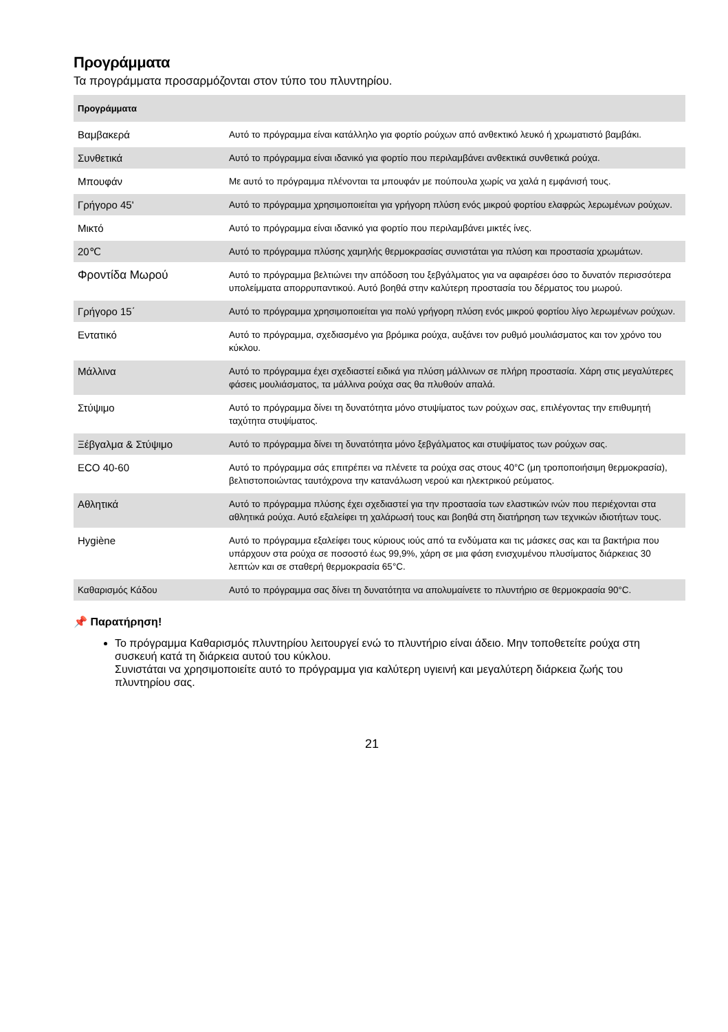Προγράμματα
Τα προγράμματα προσαρμόζονται στον τύπο του πλυντηρίου.
| Προγράμματα | |
| --- | --- |
| Βαμβακερά | Αυτό το πρόγραμμα είναι κατάλληλο για φορτίο ρούχων από ανθεκτικό λευκό ή χρωματιστό βαμβάκι. |
| Συνθετικά | Αυτό το πρόγραμμα είναι ιδανικό για φορτίο που περιλαμβάνει ανθεκτικά συνθετικά ρούχα. |
| Μπουφάν | Με αυτό το πρόγραμμα πλένονται τα μπουφάν με πούπουλα χωρίς να χαλά η εμφάνισή τους. |
| Γρήγορο 45' | Αυτό το πρόγραμμα χρησιμοποιείται για γρήγορη πλύση ενός μικρού φορτίου ελαφρώς λερωμένων ρούχων. |
| Μικτό | Αυτό το πρόγραμμα είναι ιδανικό για φορτίο που περιλαμβάνει μικτές ίνες. |
| 20℃ | Αυτό το πρόγραμμα πλύσης χαμηλής θερμοκρασίας συνιστάται για πλύση και προστασία χρωμάτων. |
| Φροντίδα Μωρού | Αυτό το πρόγραμμα βελτιώνει την απόδοση του ξεβγάλματος για να αφαιρέσει όσο το δυνατόν περισσότερα υπολείμματα απορρυπαντικού. Αυτό βοηθά στην καλύτερη προστασία του δέρματος του μωρού. |
| Γρήγορο 15΄ | Αυτό το πρόγραμμα χρησιμοποιείται για πολύ γρήγορη πλύση ενός μικρού φορτίου λίγο λερωμένων ρούχων. |
| Εντατικό | Αυτό το πρόγραμμα, σχεδιασμένο για βρόμικα ρούχα, αυξάνει τον ρυθμό μουλιάσματος και τον χρόνο του κύκλου. |
| Μάλλινα | Αυτό το πρόγραμμα έχει σχεδιαστεί ειδικά για πλύση μάλλινων σε πλήρη προστασία. Χάρη στις μεγαλύτερες φάσεις μουλιάσματος, τα μάλλινα ρούχα σας θα πλυθούν απαλά. |
| Στύψιμο | Αυτό το πρόγραμμα δίνει τη δυνατότητα μόνο στυψίματος των ρούχων σας, επιλέγοντας την επιθυμητή ταχύτητα στυψίματος. |
| Ξέβγαλμα & Στύψιμο | Αυτό το πρόγραμμα δίνει τη δυνατότητα μόνο ξεβγάλματος και στυψίματος των ρούχων σας. |
| ECO 40-60 | Αυτό το πρόγραμμα σάς επιτρέπει να πλένετε τα ρούχα σας στους 40°C (μη τροποποιήσιμη θερμοκρασία), βελτιστοποιώντας ταυτόχρονα την κατανάλωση νερού και ηλεκτρικού ρεύματος. |
| Αθλητικά | Αυτό το πρόγραμμα πλύσης έχει σχεδιαστεί για την προστασία των ελαστικών ινών που περιέχονται στα αθλητικά ρούχα. Αυτό εξαλείφει τη χαλάρωσή τους και βοηθά στη διατήρηση των τεχνικών ιδιοτήτων τους. |
| Hygiène | Αυτό το πρόγραμμα εξαλείφει τους κύριους ιούς από τα ενδύματα και τις μάσκες σας και τα βακτήρια που υπάρχουν στα ρούχα σε ποσοστό έως 99,9%, χάρη σε μια φάση ενισχυμένου πλυσίματος διάρκειας 30 λεπτών και σε σταθερή θερμοκρασία 65°C. |
| Καθαρισμός Κάδου | Αυτό το πρόγραμμα σας δίνει τη δυνατότητα να απολυμαίνετε το πλυντήριο σε θερμοκρασία 90°C. |
📌 Παρατήρηση!
Το πρόγραμμα Καθαρισμός πλυντηρίου λειτουργεί ενώ το πλυντήριο είναι άδειο. Μην τοποθετείτε ρούχα στη συσκευή κατά τη διάρκεια αυτού του κύκλου.
Συνιστάται να χρησιμοποιείτε αυτό το πρόγραμμα για καλύτερη υγιεινή και μεγαλύτερη διάρκεια ζωής του πλυντηρίου σας.
21